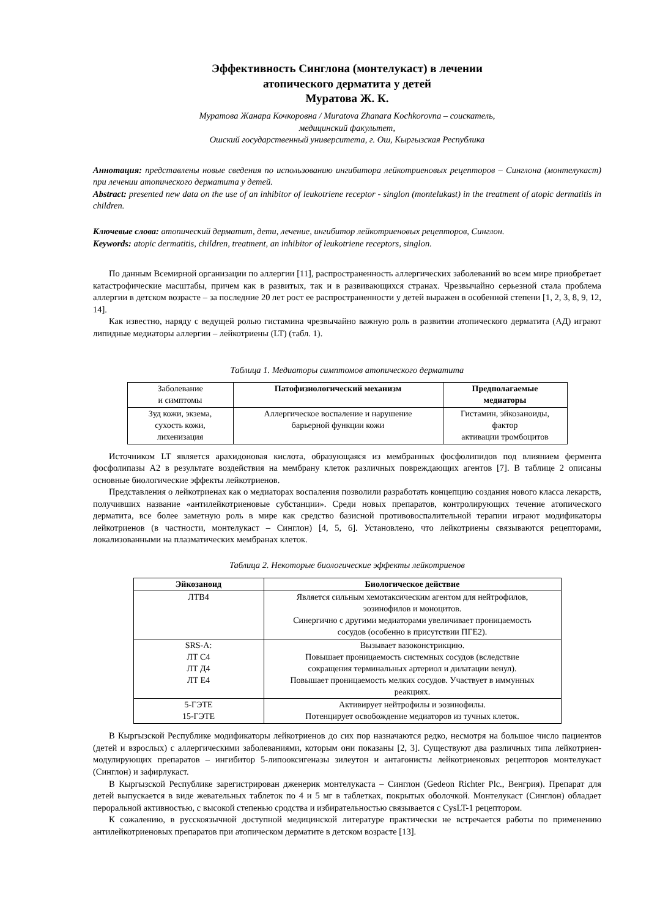Эффективность Синглона (монтелукаст) в лечении
атопического дерматита у детей
Муратова Ж. К.
Муратова Жанара Кочкоровна / Muratova Zhanara Kochkorovna – соискатель,
медицинский факультет,
Ошский государственный университета, г. Ош, Кыргызская Республика
Аннотация: представлены новые сведения по использованию ингибитора лейкотриеновых рецепторов – Синглона (монтелукаст) при лечении атопического дерматита у детей.
Abstract: presented new data on the use of an inhibitor of leukotriene receptor - singlon (montelukast) in the treatment of atopic dermatitis in children.
Ключевые слова: атопический дерматит, дети, лечение, ингибитор лейкотриеновых рецепторов, Синглон.
Keywords: atopic dermatitis, children, treatment, an inhibitor of leukotriene receptors, singlon.
По данным Всемирной организации по аллергии [11], распространенность аллергических заболеваний во всем мире приобретает катастрофические масштабы, причем как в развитых, так и в развивающихся странах. Чрезвычайно серьезной стала проблема аллергии в детском возрасте – за последние 20 лет рост ее распространенности у детей выражен в особенной степени [1, 2, 3, 8, 9, 12, 14].
Как известно, наряду с ведущей ролью гистамина чрезвычайно важную роль в развитии атопического дерматита (АД) играют липидные медиаторы аллергии – лейкотриены (LT) (табл. 1).
Таблица 1. Медиаторы симптомов атопического дерматита
| Заболевание и симптомы | Патофизиологический механизм | Предполагаемые медиаторы |
| Зуд кожи, экзема, сухость кожи, лихенизация | Аллергическое воспаление и нарушение барьерной функции кожи | Гистамин, эйкозаноиды, фактор активации тромбоцитов |
Источником LT является арахидоновая кислота, образующаяся из мембранных фосфолипидов под влиянием фермента фосфолипазы А2 в результате воздействия на мембрану клеток различных повреждающих агентов [7]. В таблице 2 описаны основные биологические эффекты лейкотриенов.
Представления о лейкотриенах как о медиаторах воспаления позволили разработать концепцию создания нового класса лекарств, получивших название «антилейкотриеновые субстанции». Среди новых препаратов, контролирующих течение атопического дерматита, все более заметную роль в мире как средство базисной противовоспалительной терапии играют модификаторы лейкотриенов (в частности, монтелукаст – Синглон) [4, 5, 6]. Установлено, что лейкотриены связываются рецепторами, локализованными на плазматических мембранах клеток.
Таблица 2. Некоторые биологические эффекты лейкотриенов
| Эйкозаноид | Биологическое действие |
| --- | --- |
| ЛТВ4 | Является сильным хемотаксическим агентом для нейтрофилов, эозинофилов и моноцитов. Синергично с другими медиаторами увеличивает проницаемость сосудов (особенно в присутствии ПГЕ2). |
| SRS-A: ЛТ С4 ЛТ Д4 ЛТ Е4 | Вызывает вазоконстрикцию. Повышает проницаемость системных сосудов (вследствие сокращения терминальных артериол и дилатации венул). Повышает проницаемость мелких сосудов. Участвует в иммунных реакциях. |
| 5-ГЭТЕ 15-ГЭТЕ | Активирует нейтрофилы и эозинофилы. Потенцирует освобождение медиаторов из тучных клеток. |
В Кыргызской Республике модификаторы лейкотриенов до сих пор назначаются редко, несмотря на большое число пациентов (детей и взрослых) с аллергическими заболеваниями, которым они показаны [2, 3]. Существуют два различных типа лейкотриен-модулирующих препаратов – ингибитор 5-липооксигеназы зилеутон и антагонисты лейкотриеновых рецепторов монтелукаст (Синглон) и зафирлукаст.
В Кыргызской Республике зарегистрирован дженерик монтелукаста – Синглон (Gedeon Richter Plc., Венгрия). Препарат для детей выпускается в виде жевательных таблеток по 4 и 5 мг в таблетках, покрытых оболочкой. Монтелукаст (Синглон) обладает пероральной активностью, с высокой степенью сродства и избирательностью связывается с CysLT-1 рецептором.
К сожалению, в русскоязычной доступной медицинской литературе практически не встречается работы по применению антилейкотриеновых препаратов при атопическом дерматите в детском возрасте [13].